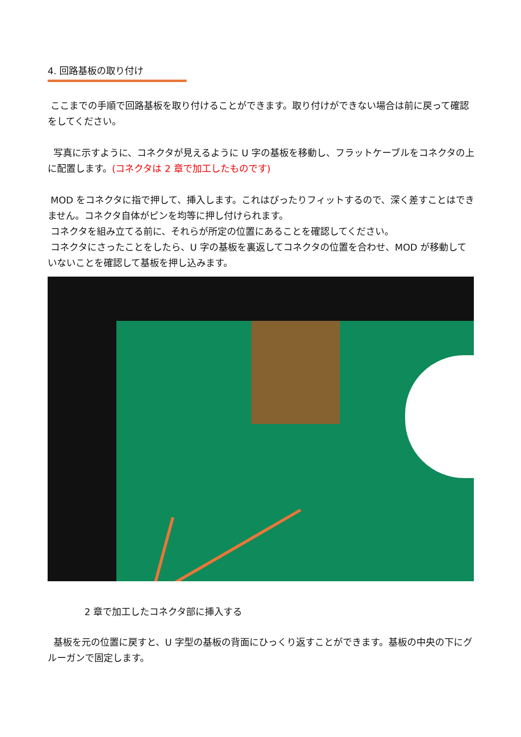4. 回路基板の取り付け
ここまでの手順で回路基板を取り付けることができます。取り付けができない場合は前に戻って確認をしてください。
写真に示すように、コネクタが見えるように U 字の基板を移動し、フラットケーブルをコネクタの上に配置します。(コネクタは 2 章で加工したものです)
MOD をコネクタに指で押して、挿入します。これはぴったりフィットするので、深く差すことはできません。コネクタ自体がピンを均等に押し付けられます。
コネクタを組み立てる前に、それらが所定の位置にあることを確認してください。
コネクタにさったことをしたら、U 字の基板を裏返してコネクタの位置を合わせ、MOD が移動していないことを確認して基板を押し込みます。
2 章で加工したコネクタ部に挿入する
基板を元の位置に戻すと、U 字型の基板の背面にひっくり返すことができます。基板の中央の下にグルーガンで固定します。